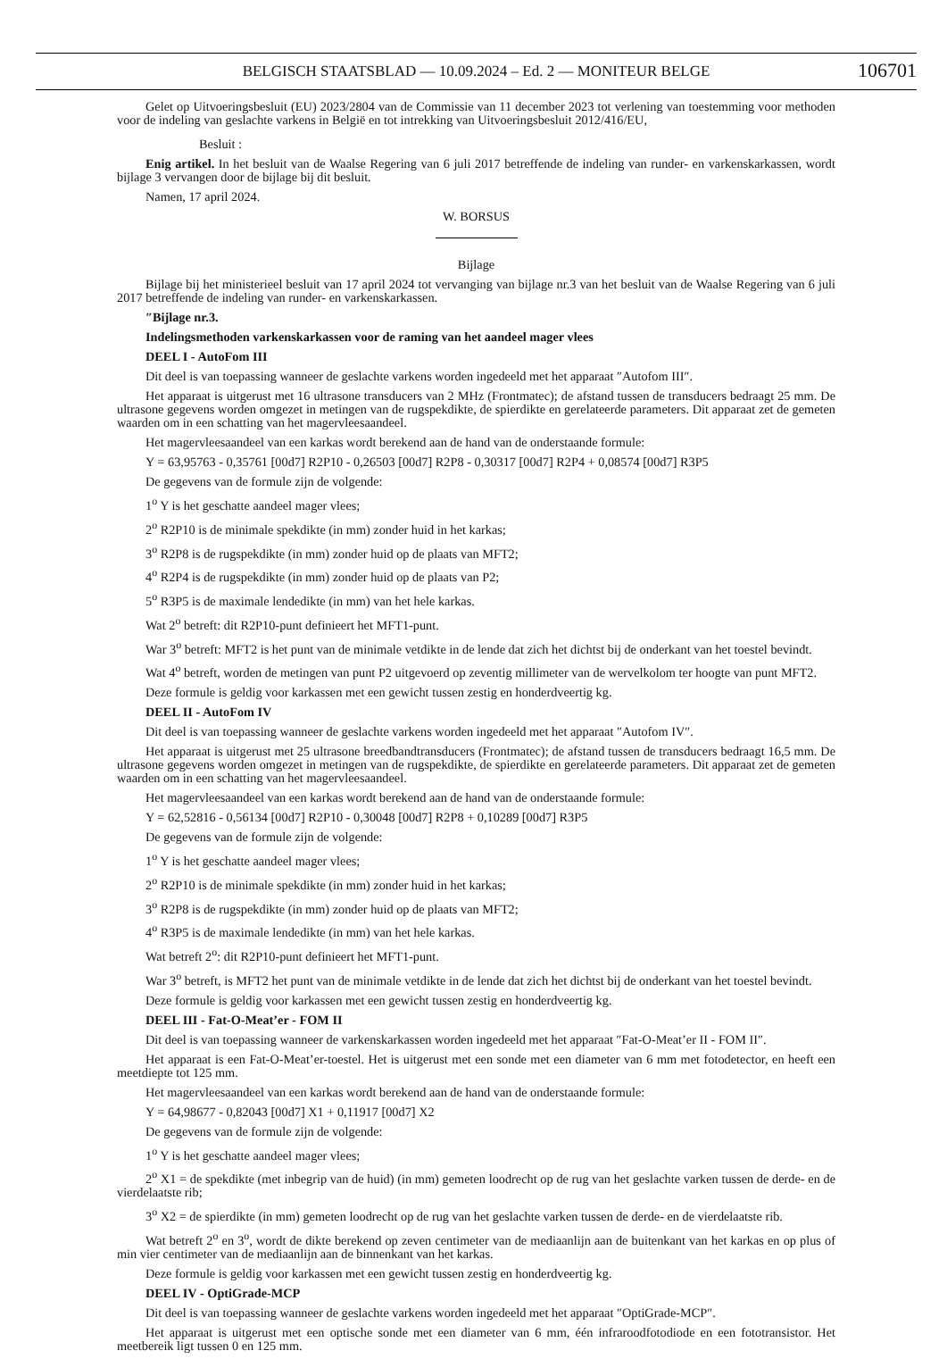BELGISCH STAATSBLAD — 10.09.2024 – Ed. 2 — MONITEUR BELGE
106701
Gelet op Uitvoeringsbesluit (EU) 2023/2804 van de Commissie van 11 december 2023 tot verlening van toestemming voor methoden voor de indeling van geslachte varkens in België en tot intrekking van Uitvoeringsbesluit 2012/416/EU,
Besluit :
Enig artikel. In het besluit van de Waalse Regering van 6 juli 2017 betreffende de indeling van runder- en varkenskarkassen, wordt bijlage 3 vervangen door de bijlage bij dit besluit.
Namen, 17 april 2024.
W. BORSUS
Bijlage
Bijlage bij het ministerieel besluit van 17 april 2024 tot vervanging van bijlage nr.3 van het besluit van de Waalse Regering van 6 juli 2017 betreffende de indeling van runder- en varkenskarkassen.
″Bijlage nr.3.
Indelingsmethoden varkenskarkassen voor de raming van het aandeel mager vlees
DEEL I - AutoFom III
Dit deel is van toepassing wanneer de geslachte varkens worden ingedeeld met het apparaat ″Autofom III″.
Het apparaat is uitgerust met 16 ultrasone transducers van 2 MHz (Frontmatec); de afstand tussen de transducers bedraagt 25 mm. De ultrasone gegevens worden omgezet in metingen van de rugspekdikte, de spierdikte en gerelateerde parameters. Dit apparaat zet de gemeten waarden om in een schatting van het magervleesaandeel.
Het magervleesaandeel van een karkas wordt berekend aan de hand van de onderstaande formule:
Y = 63,95763 - 0,35761 [00d7] R2P10 - 0,26503 [00d7] R2P8 - 0,30317 [00d7] R2P4 + 0,08574 [00d7] R3P5
De gegevens van de formule zijn de volgende:
1<sup>o</sup> Y is het geschatte aandeel mager vlees;
2<sup>o</sup> R2P10 is de minimale spekdikte (in mm) zonder huid in het karkas;
3<sup>o</sup> R2P8 is de rugspekdikte (in mm) zonder huid op de plaats van MFT2;
4<sup>o</sup> R2P4 is de rugspekdikte (in mm) zonder huid op de plaats van P2;
5<sup>o</sup> R3P5 is de maximale lendedikte (in mm) van het hele karkas.
Wat 2<sup>o</sup> betreft: dit R2P10-punt definieert het MFT1-punt.
War 3<sup>o</sup> betreft: MFT2 is het punt van de minimale vetdikte in de lende dat zich het dichtst bij de onderkant van het toestel bevindt.
Wat 4<sup>o</sup> betreft, worden de metingen van punt P2 uitgevoerd op zeventig millimeter van de wervelkolom ter hoogte van punt MFT2.
Deze formule is geldig voor karkassen met een gewicht tussen zestig en honderdveertig kg.
DEEL II - AutoFom IV
Dit deel is van toepassing wanneer de geslachte varkens worden ingedeeld met het apparaat ″Autofom IV″.
Het apparaat is uitgerust met 25 ultrasone breedbandtransducers (Frontmatec); de afstand tussen de transducers bedraagt 16,5 mm. De ultrasone gegevens worden omgezet in metingen van de rugspekdikte, de spierdikte en gerelateerde parameters. Dit apparaat zet de gemeten waarden om in een schatting van het magervleesaandeel.
Het magervleesaandeel van een karkas wordt berekend aan de hand van de onderstaande formule:
Y = 62,52816 - 0,56134 [00d7] R2P10 - 0,30048 [00d7] R2P8 + 0,10289 [00d7] R3P5
De gegevens van de formule zijn de volgende:
1<sup>o</sup> Y is het geschatte aandeel mager vlees;
2<sup>o</sup> R2P10 is de minimale spekdikte (in mm) zonder huid in het karkas;
3<sup>o</sup> R2P8 is de rugspekdikte (in mm) zonder huid op de plaats van MFT2;
4<sup>o</sup> R3P5 is de maximale lendedikte (in mm) van het hele karkas.
Wat betreft 2<sup>o</sup>: dit R2P10-punt definieert het MFT1-punt.
War 3<sup>o</sup> betreft, is MFT2 het punt van de minimale vetdikte in de lende dat zich het dichtst bij de onderkant van het toestel bevindt.
Deze formule is geldig voor karkassen met een gewicht tussen zestig en honderdveertig kg.
DEEL III - Fat-O-Meat’er - FOM II
Dit deel is van toepassing wanneer de varkenskarkassen worden ingedeeld met het apparaat ″Fat-O-Meat’er II - FOM II″.
Het apparaat is een Fat-O-Meat’er-toestel. Het is uitgerust met een sonde met een diameter van 6 mm met fotodetector, en heeft een meetdiepte tot 125 mm.
Het magervleesaandeel van een karkas wordt berekend aan de hand van de onderstaande formule:
Y = 64,98677 - 0,82043 [00d7] X1 + 0,11917 [00d7] X2
De gegevens van de formule zijn de volgende:
1<sup>o</sup> Y is het geschatte aandeel mager vlees;
2<sup>o</sup> X1 = de spekdikte (met inbegrip van de huid) (in mm) gemeten loodrecht op de rug van het geslachte varken tussen de derde- en de vierdelaatste rib;
3<sup>o</sup> X2 = de spierdikte (in mm) gemeten loodrecht op de rug van het geslachte varken tussen de derde- en de vierdelaatste rib.
Wat betreft 2<sup>o</sup> en 3<sup>o</sup>, wordt de dikte berekend op zeven centimeter van de mediaanlijn aan de buitenkant van het karkas en op plus of min vier centimeter van de mediaanlijn aan de binnenkant van het karkas.
Deze formule is geldig voor karkassen met een gewicht tussen zestig en honderdveertig kg.
DEEL IV - OptiGrade-MCP
Dit deel is van toepassing wanneer de geslachte varkens worden ingedeeld met het apparaat ″OptiGrade-MCP″.
Het apparaat is uitgerust met een optische sonde met een diameter van 6 mm, één infraroodfotodiode en een fototransistor. Het meetbereik ligt tussen 0 en 125 mm.